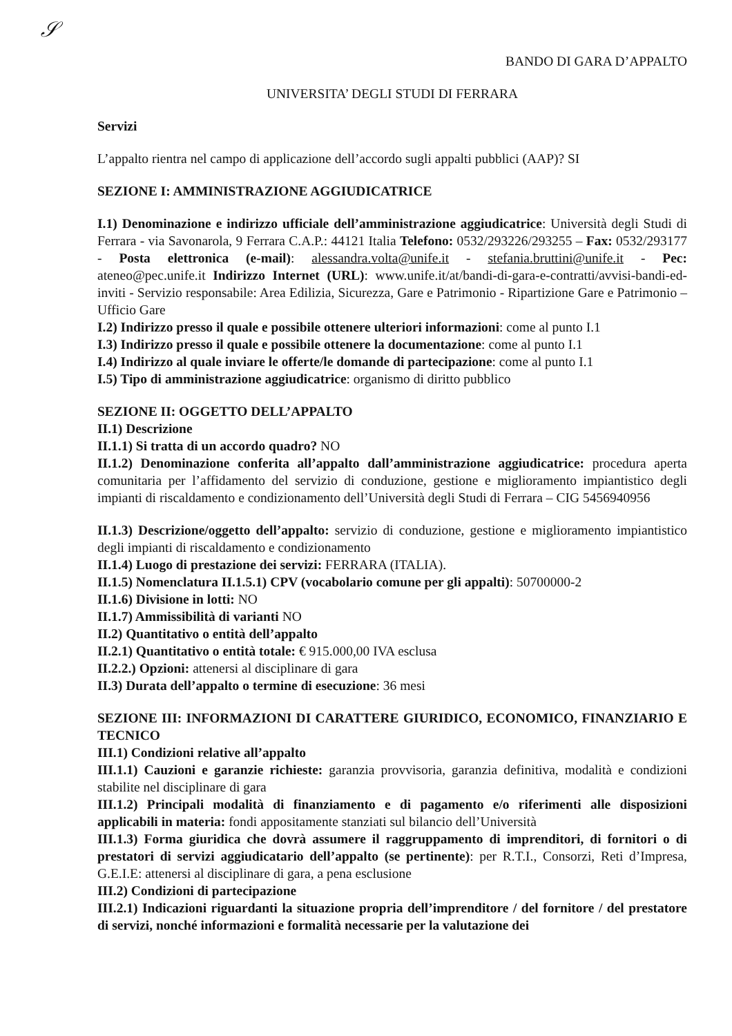𝒮
BANDO DI GARA D’APPALTO
UNIVERSITA’ DEGLI STUDI DI FERRARA
Servizi
L’appalto rientra nel campo di applicazione dell’accordo sugli appalti pubblici (AAP)? SI
SEZIONE I: AMMINISTRAZIONE AGGIUDICATRICE
I.1) Denominazione e indirizzo ufficiale dell’amministrazione aggiudicatrice: Università degli Studi di Ferrara - via Savonarola, 9 Ferrara C.A.P.: 44121 Italia Telefono: 0532/293226/293255 – Fax: 0532/293177 - Posta elettronica (e-mail): alessandra.volta@unife.it - stefania.bruttini@unife.it - Pec: ateneo@pec.unife.it Indirizzo Internet (URL): www.unife.it/at/bandi-di-gara-e-contratti/avvisi-bandi-ed-inviti - Servizio responsabile: Area Edilizia, Sicurezza, Gare e Patrimonio - Ripartizione Gare e Patrimonio – Ufficio Gare
I.2) Indirizzo presso il quale e possibile ottenere ulteriori informazioni: come al punto I.1
I.3) Indirizzo presso il quale e possibile ottenere la documentazione: come al punto I.1
I.4) Indirizzo al quale inviare le offerte/le domande di partecipazione: come al punto I.1
I.5) Tipo di amministrazione aggiudicatrice: organismo di diritto pubblico
SEZIONE II: OGGETTO DELL’APPALTO
II.1) Descrizione
II.1.1) Si tratta di un accordo quadro? NO
II.1.2) Denominazione conferita all’appalto dall’amministrazione aggiudicatrice: procedura aperta comunitaria per l’affidamento del servizio di conduzione, gestione e miglioramento impiantistico degli impianti di riscaldamento e condizionamento dell’Università degli Studi di Ferrara – CIG 5456940956
II.1.3) Descrizione/oggetto dell’appalto: servizio di conduzione, gestione e miglioramento impiantistico degli impianti di riscaldamento e condizionamento
II.1.4) Luogo di prestazione dei servizi: FERRARA (ITALIA).
II.1.5) Nomenclatura II.1.5.1) CPV (vocabolario comune per gli appalti): 50700000-2
II.1.6) Divisione in lotti: NO
II.1.7) Ammissibilità di varianti NO
II.2) Quantitativo o entità dell’appalto
II.2.1) Quantitativo o entità totale: € 915.000,00 IVA esclusa
II.2.2.) Opzioni: attenersi al disciplinare di gara
II.3) Durata dell’appalto o termine di esecuzione: 36 mesi
SEZIONE III: INFORMAZIONI DI CARATTERE GIURIDICO, ECONOMICO, FINANZIARIO E TECNICO
III.1) Condizioni relative all’appalto
III.1.1) Cauzioni e garanzie richieste: garanzia provvisoria, garanzia definitiva, modalità e condizioni stabilite nel disciplinare di gara
III.1.2) Principali modalità di finanziamento e di pagamento e/o riferimenti alle disposizioni applicabili in materia: fondi appositamente stanziati sul bilancio dell’Università
III.1.3) Forma giuridica che dovrà assumere il raggruppamento di imprenditori, di fornitori o di prestatori di servizi aggiudicatario dell’appalto (se pertinente): per R.T.I., Consorzi, Reti d’Impresa, G.E.I.E: attenersi al disciplinare di gara, a pena esclusione
III.2) Condizioni di partecipazione
III.2.1) Indicazioni riguardanti la situazione propria dell’imprenditore / del fornitore / del prestatore di servizi, nonché informazioni e formalità necessarie per la valutazione dei